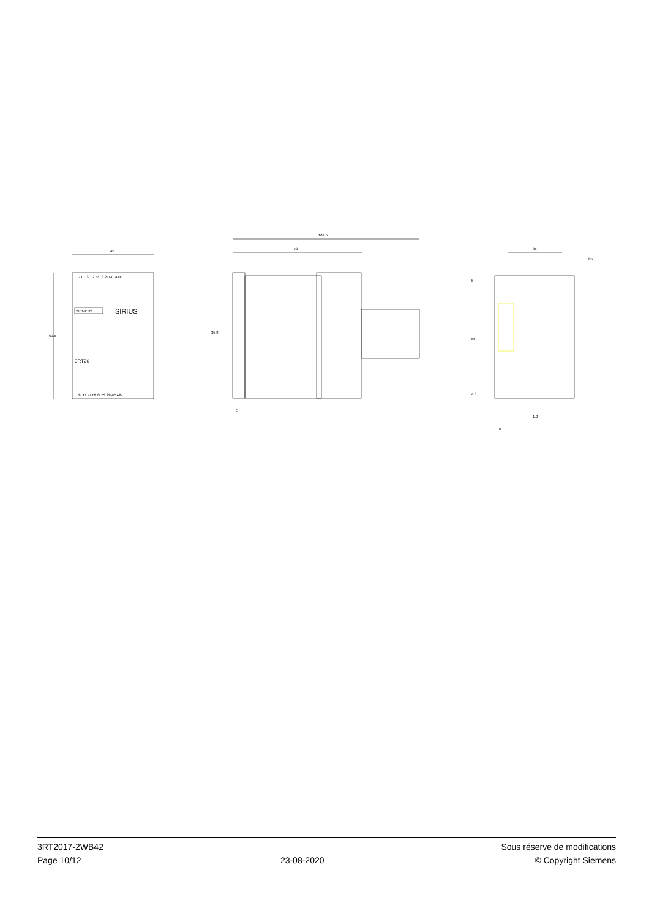45
69.5
1/ L1 3/ L2 5/ L3 21NC A1+
SIEMENS
SIRIUS
3RT20
2/ T1 4/ T2 6/ T3 22NC A2-
104.5
73
35.8
5
35
Ø5
5
55
4.8
1.2
5
3RT2017-2WB42
Page 10/12
23-08-2020
Sous réserve de modifications
© Copyright Siemens